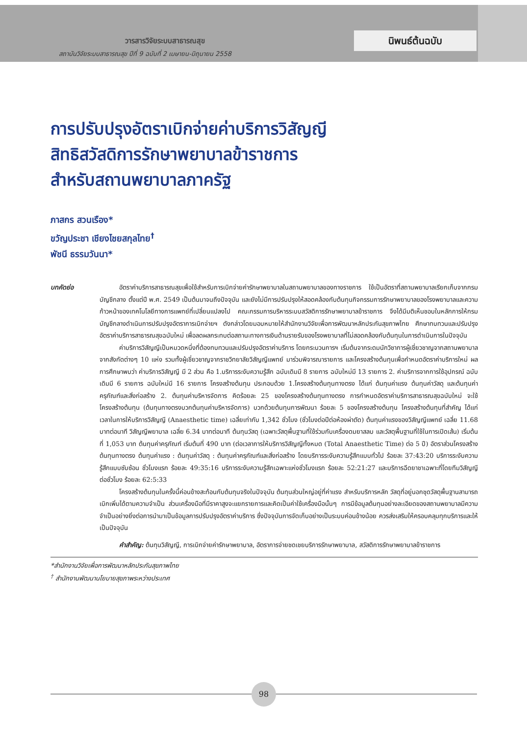วารสารวิจัยระบบสาธารณสุข
สถาบันวิจัยระบบสาธารณสุข ปีที่ 9 ฉบับที่ 2 เมษายน-มิถุนายน 2558
นิพนธ์ต้นฉบับ
การปรับปรุงอัตราเบิกจ่ายค่าบริการวิสัญญี
สิทธิสวัสดิการรักษาพยาบาลข้าราชการ
สำหรับสถานพยาบาลภาครัฐ
ภาสกร สวนเรือง*
ขวัญประชา เชียงไชยสกุลไทย<sup>†</sup>
พัชนี ธรรมวันนา*
บทคัดย่อ อัตราค่าบริการสาธารณสุขเพื่อใช้สำหรับการเบิกจ่ายค่ารักษาพยาบาลในสถานพยาบาลของทางราชการ ใช้เป็นอัตราที่สถานพยาบาลเรียกเก็บจากกรมบัญชีกลาง ตั้งแต่ปี พ.ศ. 2549 เป็นต้นมาจนถึงปัจจุบัน และยังไม่มีการปรับปรุงให้สอดคล้องกับต้นทุนกิจกรรมการรักษาพยาบาลของโรงพยาบาลและความก้าวหน้าของเทคโนโลยีทางการแพทย์ที่เปลี่ยนแปลงไป คณะกรรมการบริหารระบบสวัสดิการรักษาพยาบาลข้าราชการ จึงได้มีมติเห็นชอบในหลักการให้กรมบัญชีกลางดำเนินการปรับปรุงอัตราการเบิกจ่ายฯ ดังกล่าวโดยมอบหมายให้สำนักงานวิจัยเพื่อการพัฒนาหลักประกันสุขภาพไทย ศึกษาทบทวนและปรับปรุงอัตราค่าบริการสาธารณสุขฉบับใหม่ เพื่อลดผลกระทบต่อสถานะทางการเงินด้านรายรับของโรงพยาบาลที่ไม่สอดคล้องกับต้นทุนในการดำเนินการในปัจจุบัน
ค่าบริการวิสัญญีเป็นหมวดหนึ่งที่ต้องทบทวนและปรับปรุงอัตราค่าบริการ โดยกระบวนการฯ เริ่มต้นจากระดมนักวิชาการผู้เชี่ยวชาญจากสถานพยาบาลจากสังกัดต่างๆ 10 แห่ง รวมทั้งผู้เชี่ยวชาญจากราชวิทยาลัยวิสัญญีแพทย์ มาร่วมพิจารณารายการ และโครงสร้างต้นทุนเพื่อกำหนดอัตราค่าบริการใหม่ ผลการศึกษาพบว่า ค่าบริการวิสัญญี มี 2 ส่วน คือ 1.บริการระงับความรู้สึก ฉบับเดิมมี 8 รายการ ฉบับใหม่มี 13 รายการ 2. ค่าบริการจากการใช้อุปกรณ์ ฉบับเดิมมี 6 รายการ ฉบับใหม่มี 16 รายการ โครงสร้างต้นทุน ประกอบด้วย 1.โครงสร้างต้นทุนทางตรง ได้แก่ ต้นทุนค่าแรง ต้นทุนค่าวัสดุ และต้นทุนค่าครุภัณฑ์และสิ่งก่อสร้าง 2. ต้นทุนค่าบริหารจัดการ คิดร้อยละ 25 ของโครงสร้างต้นทุนทางตรง การกำหนดอัตราค่าบริการสาธารณสุขฉบับใหม่ จะใช้โครงสร้างต้นทุน (ต้นทุนทางตรงบวกต้นทุนค่าบริหารจัดการ) บวกด้วยต้นทุนการพัฒนา ร้อยละ 5 ของโครงสร้างต้นทุน โครงสร้างต้นทุนที่สำคัญ ได้แก่ เวลาในการให้บริการวิสัญญี (Anaesthetic time) เฉลี่ยเท่ากับ 1,342 ชั่วโมง (ชั่วโมงต่อปีต่อห้องผ่าตัด) ต้นทุนค่าแรงของวิสัญญีแพทย์ เฉลี่ย 11.68 บาทต่อนาที วิสัญญีพยาบาล เฉลี่ย 6.34 บาทต่อนาที ต้นทุนวัสดุ (เฉพาะวัสดุพื้นฐานที่ใช้ร่วมกับเครื่องดมยาสลบ และวัสดุพื้นฐานที่ใช้ในการเปิดเส้น) เริ่มต้นที่ 1,053 บาท ต้นทุนค่าครุภัณฑ์ เริ่มต้นที่ 490 บาท (ต่อเวลาการให้บริการวิสัญญีทั้งหมด (Total Anaesthetic Time) ต่อ 5 ปี) อัตราส่วนโครงสร้างต้นทุนทางตรง ต้นทุนค่าแรง : ต้นทุนค่าวัสดุ : ต้นทุนค่าครุภัณฑ์และสิ่งก่อสร้าง โดยบริการระงับความรู้สึกแบบทั่วไป ร้อยละ 37:43:20 บริการระงับความรู้สึกแบบซับซ้อน ชั่วโมงแรก ร้อยละ 49:35:16 บริการระงับความรู้สึกเฉพาะแห่งชั่วโมงแรก ร้อยละ 52:21:27 และบริการฉีดยาชาเฉพาะที่โดยทีมวิสัญญี ต่อชั่วโมง ร้อยละ 62:5:33
โครงสร้างต้นทุนในครั้งนี้ค่อนข้างสะท้อนกับต้นทุนจริงในปัจจุบัน ต้นทุนส่วนใหญ่อยู่ที่ค่าแรง สำหรับบริการหลัก วัสดุที่อยู่นอกชุดวัสดุพื้นฐานสามารถเบิกเพิ่มได้ตามความจำเป็น ส่วนเครื่องมือที่มีราคาสูงจะแยกรายการและคิดเป็นค่าใช้เครื่องมือนั้นๆ การมีข้อมูลต้นทุนอย่างละเอียดของสถานพยาบาลมีความจำเป็นอย่างยิ่งต่อการนำมาเป็นข้อมูลการปรับปรุงอัตราค่าบริการ ซึ่งปัจจุบันการจัดเก็บอย่างเป็นระบบค่อนข้างน้อย ควรส่งเสริมให้ครอบคลุมทุกบริการและให้เป็นปัจจุบัน
คำสำคัญ: ต้นทุนวิสัญญี, การเบิกจ่ายค่ารักษาพยาบาล, อัตราการจ่ายชดเชยบริการรักษาพยาบาล, สวัสดิการรักษาพยาบาลข้าราชการ
*สำนักงานวิจัยเพื่อการพัฒนาหลักประกันสุขภาพไทย
<sup>†</sup> สำนักงานพัฒนานโยบายสุขภาพระหว่างประเทศ
98